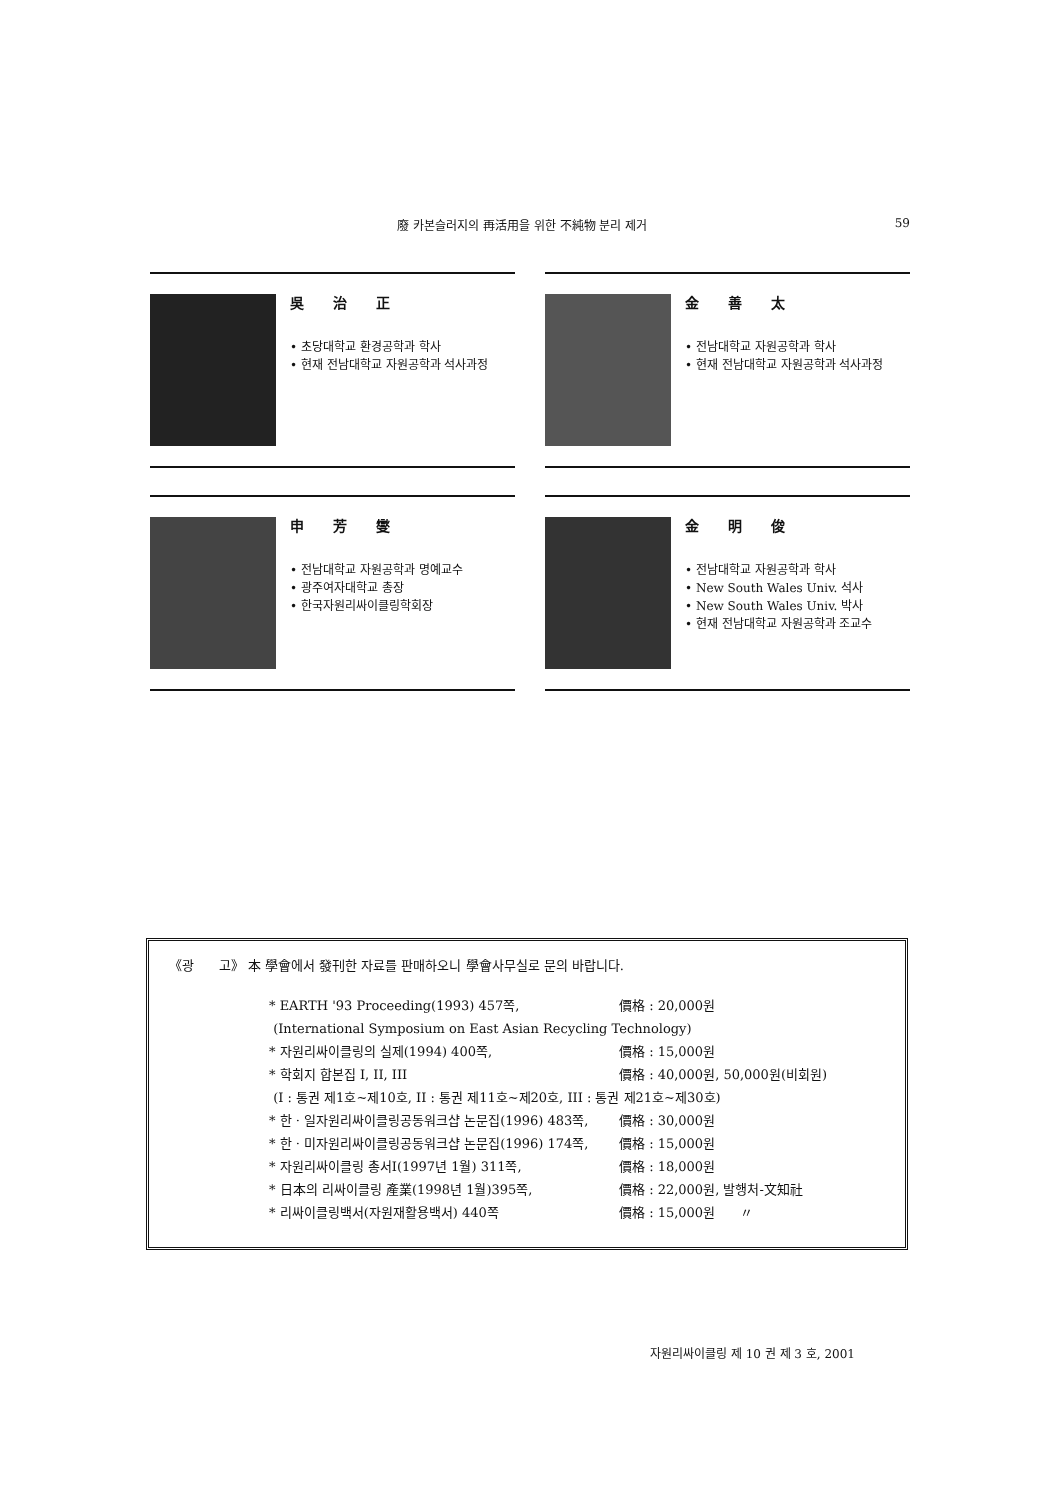廢 카본슬러지의 再活用을 위한 不純物 분리 제거
59
吳 治 正
• 초당대학교 환경공학과 학사
• 현재 전남대학교 자원공학과 석사과정
金 善 太
• 전남대학교 자원공학과 학사
• 현재 전남대학교 자원공학과 석사과정
申 芳 燮
• 전남대학교 자원공학과 명예교수
• 광주여자대학교 총장
• 한국자원리싸이클링학회장
金 明 俊
• 전남대학교 자원공학과 학사
• New South Wales Univ. 석사
• New South Wales Univ. 박사
• 현재 전남대학교 자원공학과 조교수
《광 고》 本 學會에서 發刊한 자료를 판매하오니 學會사무실로 문의 바랍니다.
* EARTH '93 Proceeding(1993) 457쪽, 價格 : 20,000원
(International Symposium on East Asian Recycling Technology)
* 자원리싸이클링의 실제(1994) 400쪽, 價格 : 15,000원
* 학회지 합본집 I, II, III 價格 : 40,000원, 50,000원(비회원)
(I : 통권 제1호~제10호, II : 통권 제11호~제20호, III : 통권 제21호~제30호)
* 한 · 일자원리싸이클링공동워크샵 논문집(1996) 483쪽, 價格 : 30,000원
* 한 · 미자원리싸이클링공동워크샵 논문집(1996) 174쪽, 價格 : 15,000원
* 자원리싸이클링 총서I(1997년 1월) 311쪽, 價格 : 18,000원
* 日本의 리싸이클링 產業(1998년 1월)395쪽, 價格 : 22,000원, 발행처-文知社
* 리싸이클링백서(자원재활용백서) 440쪽 價格 : 15,000원 〃
자원리싸이클링 제 10 권 제 3 호, 2001